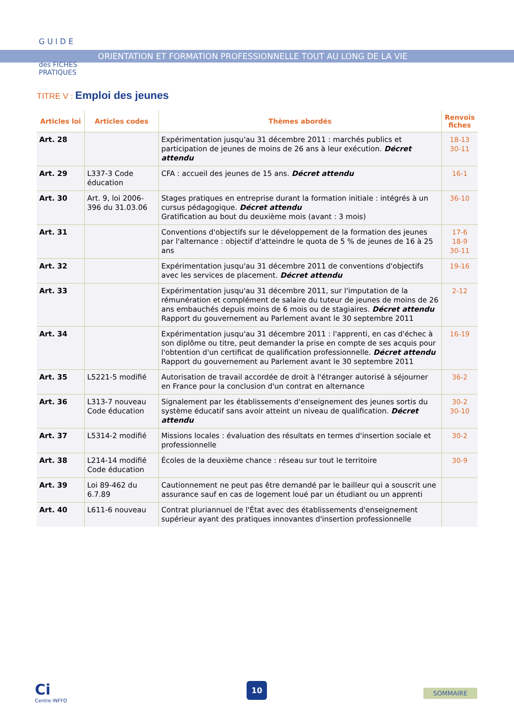GUIDE
des FICHES
PRATIQUES
ORIENTATION ET FORMATION PROFESSIONNELLE TOUT AU LONG DE LA VIE
TITRE V : Emploi des jeunes
| Articles loi | Articles codes | Thèmes abordés | Renvois fiches |
| --- | --- | --- | --- |
| Art. 28 | | Expérimentation jusqu'au 31 décembre 2011 : marchés publics et participation de jeunes de moins de 26 ans à leur exécution. Décret attendu | 18-13 30-11 |
| Art. 29 | L337-3 Code éducation | CFA : accueil des jeunes de 15 ans. Décret attendu | 16-1 |
| Art. 30 | Art. 9, loi 2006-396 du 31.03.06 | Stages pratiques en entreprise durant la formation initiale : intégrés à un cursus pédagogique. Décret attendu Gratification au bout du deuxième mois (avant : 3 mois) | 36-10 |
| Art. 31 | | Conventions d'objectifs sur le développement de la formation des jeunes par l'alternance : objectif d'atteindre le quota de 5 % de jeunes de 16 à 25 ans | 17-6 18-9 30-11 |
| Art. 32 | | Expérimentation jusqu'au 31 décembre 2011 de conventions d'objectifs avec les services de placement. Décret attendu | 19-16 |
| Art. 33 | | Expérimentation jusqu'au 31 décembre 2011, sur l'imputation de la rémunération et complément de salaire du tuteur de jeunes de moins de 26 ans embauchés depuis moins de 6 mois ou de stagiaires. Décret attendu Rapport du gouvernement au Parlement avant le 30 septembre 2011 | 2-12 |
| Art. 34 | | Expérimentation jusqu'au 31 décembre 2011 : l'apprenti, en cas d'échec à son diplôme ou titre, peut demander la prise en compte de ses acquis pour l'obtention d'un certificat de qualification professionnelle. Décret attendu Rapport du gouvernement au Parlement avant le 30 septembre 2011 | 16-19 |
| Art. 35 | L5221-5 modifié | Autorisation de travail accordée de droit à l'étranger autorisé à séjourner en France pour la conclusion d'un contrat en alternance | 36-2 |
| Art. 36 | L313-7 nouveau Code éducation | Signalement par les établissements d'enseignement des jeunes sortis du système éducatif sans avoir atteint un niveau de qualification. Décret attendu | 30-2 30-10 |
| Art. 37 | L5314-2 modifié | Missions locales : évaluation des résultats en termes d'insertion sociale et professionnelle | 30-2 |
| Art. 38 | L214-14 modifié Code éducation | Écoles de la deuxième chance : réseau sur tout le territoire | 30-9 |
| Art. 39 | Loi 89-462 du 6.7.89 | Cautionnement ne peut pas être demandé par le bailleur qui a souscrit une assurance sauf en cas de logement loué par un étudiant ou un apprenti | |
| Art. 40 | L611-6 nouveau | Contrat pluriannuel de l'État avec des établissements d'enseignement supérieur ayant des pratiques innovantes d'insertion professionnelle | |
Ci
Centre INFFO
10
SOMMAIRE